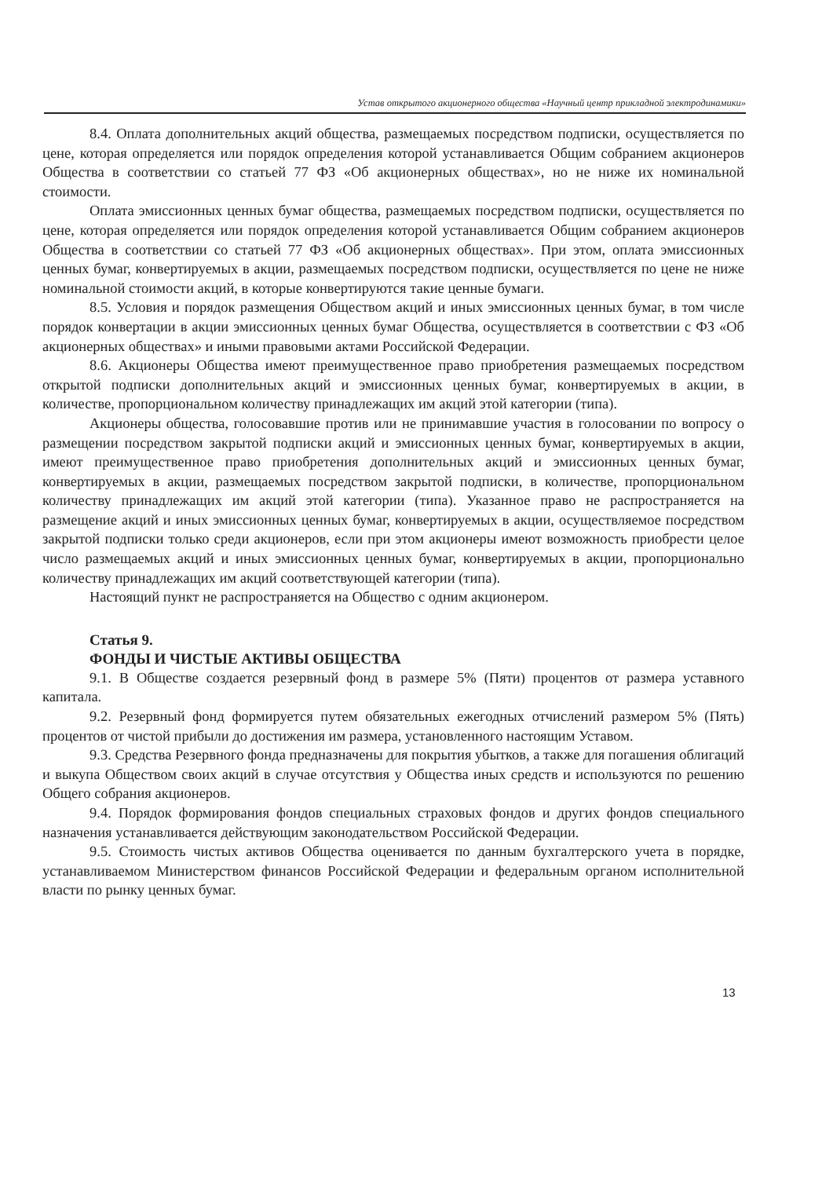Устав открытого акционерного общества «Научный центр прикладной электродинамики»
8.4. Оплата дополнительных акций общества, размещаемых посредством подписки, осуществляется по цене, которая определяется или порядок определения которой устанавливается Общим собранием акционеров Общества в соответствии со статьей 77 ФЗ «Об акционерных обществах», но не ниже их номинальной стоимости.
Оплата эмиссионных ценных бумаг общества, размещаемых посредством подписки, осуществляется по цене, которая определяется или порядок определения которой устанавливается Общим собранием акционеров Общества в соответствии со статьей 77 ФЗ «Об акционерных обществах». При этом, оплата эмиссионных ценных бумаг, конвертируемых в акции, размещаемых посредством подписки, осуществляется по цене не ниже номинальной стоимости акций, в которые конвертируются такие ценные бумаги.
8.5. Условия и порядок размещения Обществом акций и иных эмиссионных ценных бумаг, в том числе порядок конвертации в акции эмиссионных ценных бумаг Общества, осуществляется в соответствии с ФЗ «Об акционерных обществах» и иными правовыми актами Российской Федерации.
8.6. Акционеры Общества имеют преимущественное право приобретения размещаемых посредством открытой подписки дополнительных акций и эмиссионных ценных бумаг, конвертируемых в акции, в количестве, пропорциональном количеству принадлежащих им акций этой категории (типа).
Акционеры общества, голосовавшие против или не принимавшие участия в голосовании по вопросу о размещении посредством закрытой подписки акций и эмиссионных ценных бумаг, конвертируемых в акции, имеют преимущественное право приобретения дополнительных акций и эмиссионных ценных бумаг, конвертируемых в акции, размещаемых посредством закрытой подписки, в количестве, пропорциональном количеству принадлежащих им акций этой категории (типа). Указанное право не распространяется на размещение акций и иных эмиссионных ценных бумаг, конвертируемых в акции, осуществляемое посредством закрытой подписки только среди акционеров, если при этом акционеры имеют возможность приобрести целое число размещаемых акций и иных эмиссионных ценных бумаг, конвертируемых в акции, пропорционально количеству принадлежащих им акций соответствующей категории (типа).
Настоящий пункт не распространяется на Общество с одним акционером.
Статья 9.
ФОНДЫ И ЧИСТЫЕ АКТИВЫ ОБЩЕСТВА
9.1. В Обществе создается резервный фонд в размере 5% (Пяти) процентов от размера уставного капитала.
9.2. Резервный фонд формируется путем обязательных ежегодных отчислений размером 5% (Пять) процентов от чистой прибыли до достижения им размера, установленного настоящим Уставом.
9.3. Средства Резервного фонда предназначены для покрытия убытков, а также для погашения облигаций и выкупа Обществом своих акций в случае отсутствия у Общества иных средств и используются по решению Общего собрания акционеров.
9.4. Порядок формирования фондов специальных страховых фондов и других фондов специального назначения устанавливается действующим законодательством Российской Федерации.
9.5. Стоимость чистых активов Общества оценивается по данным бухгалтерского учета в порядке, устанавливаемом Министерством финансов Российской Федерации и федеральным органом исполнительной власти по рынку ценных бумаг.
13